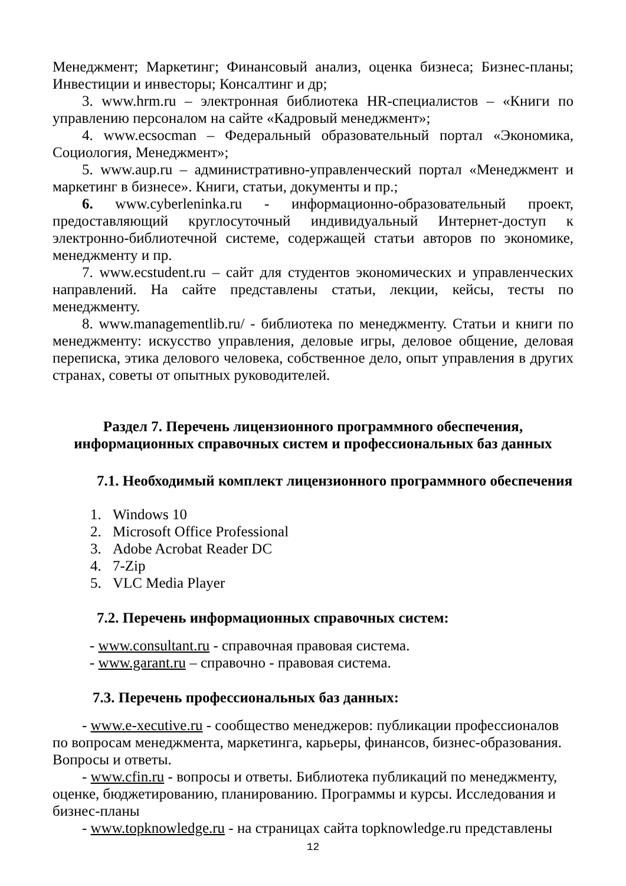Менеджмент; Маркетинг; Финансовый анализ, оценка бизнеса; Бизнес-планы; Инвестиции и инвесторы; Консалтинг и др;
3. www.hrm.ru – электронная библиотека HR-специалистов – «Книги по управлению персоналом на сайте «Кадровый менеджмент»;
4. www.ecsocman – Федеральный образовательный портал «Экономика, Социология, Менеджмент»;
5. www.aup.ru – административно-управленческий портал «Менеджмент и маркетинг в бизнесе». Книги, статьи, документы и пр.;
6. www.cyberleninka.ru - информационно-образовательный проект, предоставляющий круглосуточный индивидуальный Интернет-доступ к электронно-библиотечной системе, содержащей статьи авторов по экономике, менеджменту и пр.
7. www.ecstudent.ru – сайт для студентов экономических и управленческих направлений. На сайте представлены статьи, лекции, кейсы, тесты по менеджменту.
8. www.managementlib.ru/ - библиотека по менеджменту. Статьи и книги по менеджменту: искусство управления, деловые игры, деловое общение, деловая переписка, этика делового человека, собственное дело, опыт управления в других странах, советы от опытных руководителей.
Раздел 7. Перечень лицензионного программного обеспечения,
информационных справочных систем и профессиональных баз данных
7.1. Необходимый комплект лицензионного программного обеспечения
1. Windows 10
2. Microsoft Office Professional
3. Adobe Acrobat Reader DC
4. 7-Zip
5. VLC Media Player
7.2. Перечень информационных справочных систем:
- www.consultant.ru - справочная правовая система.
- www.garant.ru – справочно - правовая система.
7.3. Перечень профессиональных баз данных:
- www.e-xecutive.ru - сообщество менеджеров: публикации профессионалов по вопросам менеджмента, маркетинга, карьеры, финансов, бизнес-образования. Вопросы и ответы.
- www.cfin.ru - вопросы и ответы. Библиотека публикаций по менеджменту, оценке, бюджетированию, планированию. Программы и курсы. Исследования и бизнес-планы
- www.topknowledge.ru - на страницах сайта topknowledge.ru представлены
12